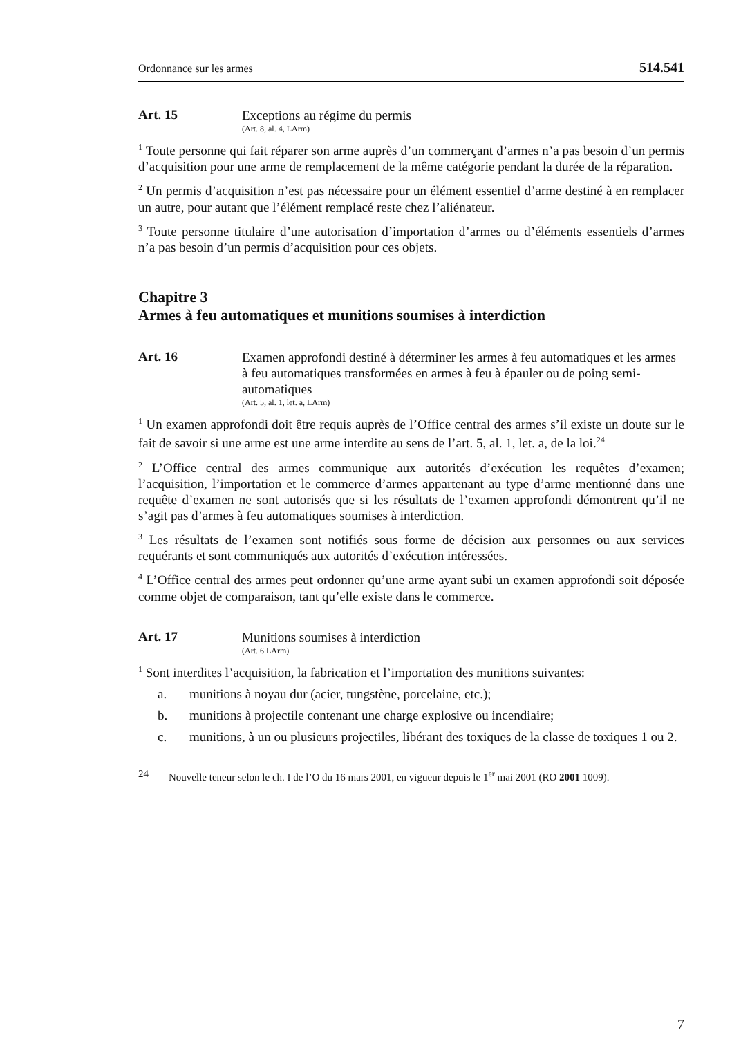Ordonnance sur les armes 514.541
Art. 15
Exceptions au régime du permis
(Art. 8, al. 4, LArm)
<sup>1</sup> Toute personne qui fait réparer son arme auprès d’un commerçant d’armes n’a pas besoin d’un permis d’acquisition pour une arme de remplacement de la même catégorie pendant la durée de la réparation.
<sup>2</sup> Un permis d’acquisition n’est pas nécessaire pour un élément essentiel d’arme destiné à en remplacer un autre, pour autant que l’élément remplacé reste chez l’aliénateur.
<sup>3</sup> Toute personne titulaire d’une autorisation d’importation d’armes ou d’éléments essentiels d’armes n’a pas besoin d’un permis d’acquisition pour ces objets.
Chapitre 3
Armes à feu automatiques et munitions soumises à interdiction
Art. 16
Examen approfondi destiné à déterminer les armes à feu automatiques et les armes à feu automatiques transformées en armes à feu à épauler ou de poing semi-automatiques
(Art. 5, al. 1, let. a, LArm)
<sup>1</sup> Un examen approfondi doit être requis auprès de l’Office central des armes s’il existe un doute sur le fait de savoir si une arme est une arme interdite au sens de l’art. 5, al. 1, let. a, de la loi.<sup>24</sup>
<sup>2</sup> L’Office central des armes communique aux autorités d’exécution les requêtes d’examen; l’acquisition, l’importation et le commerce d’armes appartenant au type d’arme mentionné dans une requête d’examen ne sont autorisés que si les résultats de l’examen approfondi démontrent qu’il ne s’agit pas d’armes à feu automatiques soumises à interdiction.
<sup>3</sup> Les résultats de l’examen sont notifiés sous forme de décision aux personnes ou aux services requérants et sont communiqués aux autorités d’exécution intéressées.
<sup>4</sup> L’Office central des armes peut ordonner qu’une arme ayant subi un examen approfondi soit déposée comme objet de comparaison, tant qu’elle existe dans le commerce.
Art. 17
Munitions soumises à interdiction
(Art. 6 LArm)
<sup>1</sup> Sont interdites l’acquisition, la fabrication et l’importation des munitions suivantes:
a. munitions à noyau dur (acier, tungstène, porcelaine, etc.);
b. munitions à projectile contenant une charge explosive ou incendiaire;
c. munitions, à un ou plusieurs projectiles, libérant des toxiques de la classe de toxiques 1 ou 2.
24 Nouvelle teneur selon le ch. I de l’O du 16 mars 2001, en vigueur depuis le 1<sup>er</sup> mai 2001 (RO 2001 1009).
7